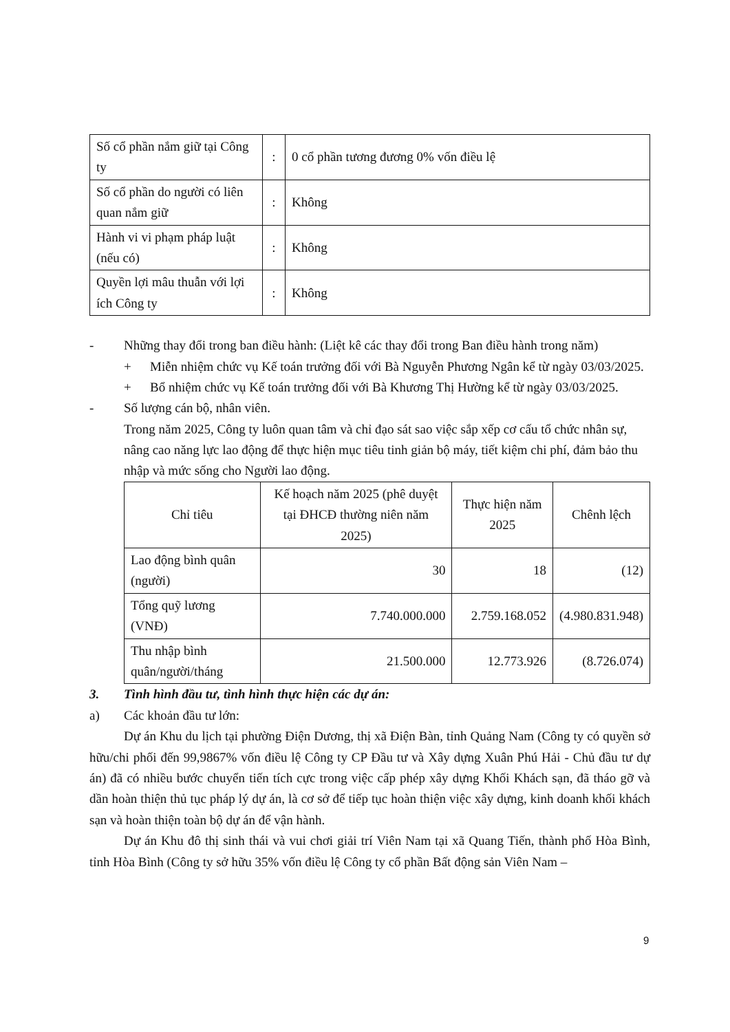| Số cổ phần nắm giữ tại Công ty | : | 0 cổ phần tương đương 0% vốn điều lệ |
| Số cổ phần do người có liên quan nắm giữ | : | Không |
| Hành vi vi phạm pháp luật (nếu có) | : | Không |
| Quyền lợi mâu thuẫn với lợi ích Công ty | : | Không |
- Những thay đổi trong ban điều hành: (Liệt kê các thay đổi trong Ban điều hành trong năm)
+ Miễn nhiệm chức vụ Kế toán trưởng đối với Bà Nguyễn Phương Ngân kể từ ngày 03/03/2025.
+ Bổ nhiệm chức vụ Kế toán trưởng đối với Bà Khương Thị Hường kể từ ngày 03/03/2025.
- Số lượng cán bộ, nhân viên.
Trong năm 2025, Công ty luôn quan tâm và chỉ đạo sát sao việc sắp xếp cơ cấu tổ chức nhân sự, nâng cao năng lực lao động để thực hiện mục tiêu tinh giản bộ máy, tiết kiệm chi phí, đảm bảo thu nhập và mức sống cho Người lao động.
| Chỉ tiêu | Kế hoạch năm 2025 (phê duyệt tại ĐHCĐ thường niên năm 2025) | Thực hiện năm 2025 | Chênh lệch |
| --- | --- | --- | --- |
| Lao động bình quân (người) | 30 | 18 | (12) |
| Tổng quỹ lương (VNĐ) | 7.740.000.000 | 2.759.168.052 | (4.980.831.948) |
| Thu nhập bình quân/người/tháng | 21.500.000 | 12.773.926 | (8.726.074) |
3. Tình hình đầu tư, tình hình thực hiện các dự án:
a) Các khoản đầu tư lớn:
Dự án Khu du lịch tại phường Điện Dương, thị xã Điện Bàn, tỉnh Quảng Nam (Công ty có quyền sở hữu/chi phối đến 99,9867% vốn điều lệ Công ty CP Đầu tư và Xây dựng Xuân Phú Hải - Chủ đầu tư dự án) đã có nhiều bước chuyển tiến tích cực trong việc cấp phép xây dựng Khối Khách sạn, đã tháo gỡ và dần hoàn thiện thủ tục pháp lý dự án, là cơ sở để tiếp tục hoàn thiện việc xây dựng, kinh doanh khối khách sạn và hoàn thiện toàn bộ dự án để vận hành.
Dự án Khu đô thị sinh thái và vui chơi giải trí Viên Nam tại xã Quang Tiến, thành phố Hòa Bình, tỉnh Hòa Bình (Công ty sở hữu 35% vốn điều lệ Công ty cổ phần Bất động sản Viên Nam –
9